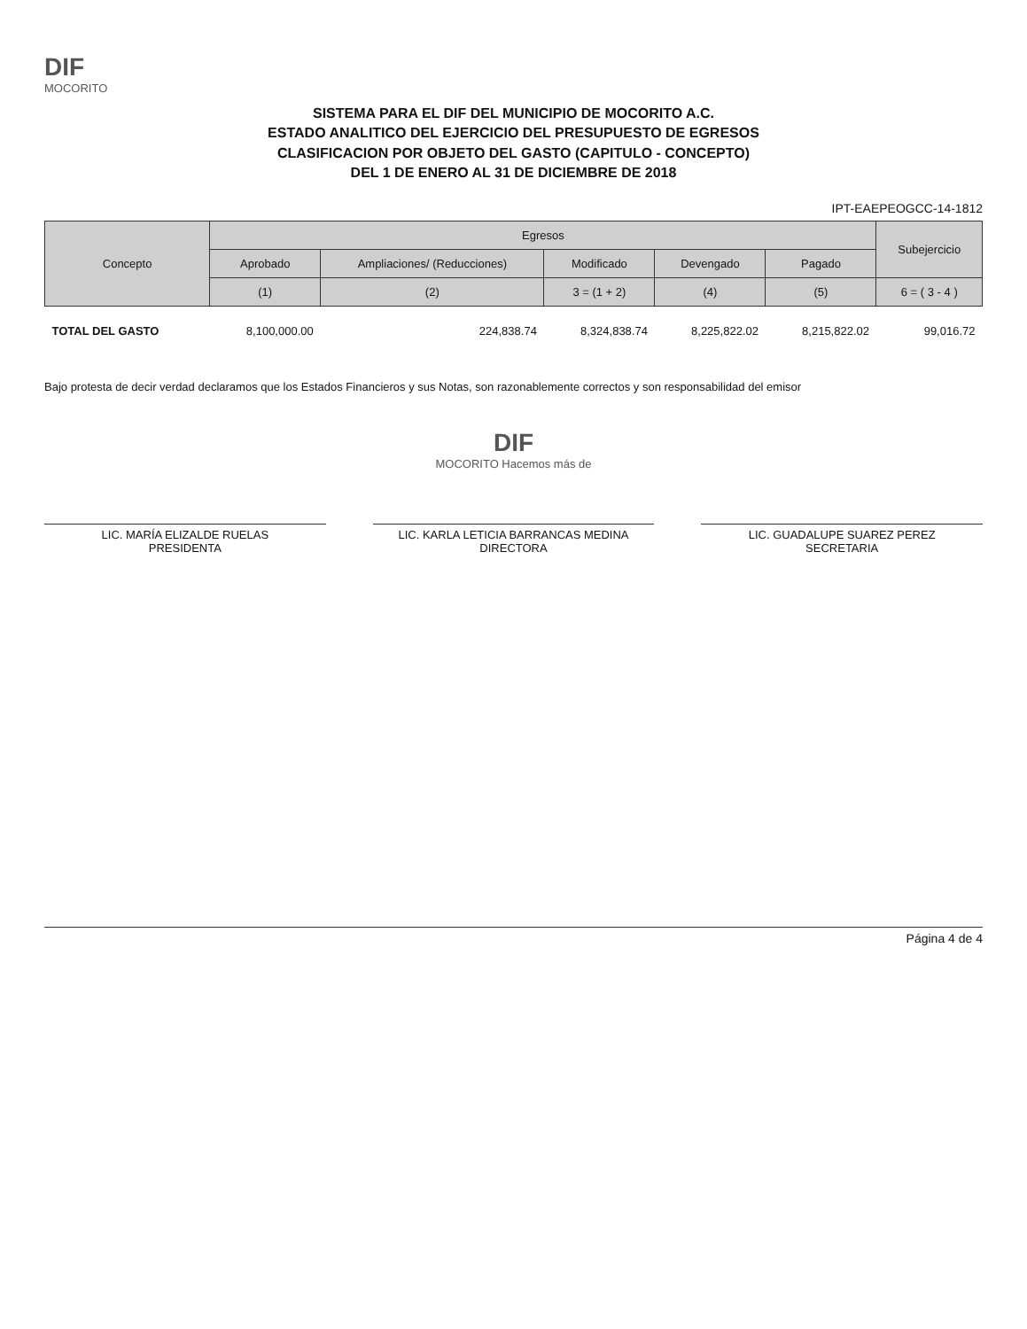DIF
MOCORITO
SISTEMA PARA EL DIF DEL MUNICIPIO DE MOCORITO A.C.
ESTADO ANALITICO DEL EJERCICIO DEL PRESUPUESTO DE EGRESOS
CLASIFICACION POR OBJETO DEL GASTO (CAPITULO - CONCEPTO)
DEL 1 DE ENERO AL 31 DE DICIEMBRE DE 2018
IPT-EAEPEOGCC-14-1812
| Concepto | Egresos | | | | | Subejercicio |
| --- | --- | --- | --- | --- | --- | --- |
| | Aprobado | Ampliaciones/ (Reducciones) | Modificado | Devengado | Pagado | |
| | (1) | (2) | 3 = (1 + 2) | (4) | (5) | 6 = ( 3 - 4 ) |
| TOTAL DEL GASTO | 8,100,000.00 | 224,838.74 | 8,324,838.74 | 8,225,822.02 | 8,215,822.02 | 99,016.72 |
Bajo protesta de decir verdad declaramos que los Estados Financieros y sus Notas, son razonablemente correctos y son responsabilidad del emisor
DIF
MOCORITO Hacemos más de
LIC. MARÍA ELIZALDE RUELAS
PRESIDENTA
LIC. KARLA LETICIA BARRANCAS MEDINA
DIRECTORA
LIC. GUADALUPE SUAREZ PEREZ
SECRETARIA
Página 4 de 4